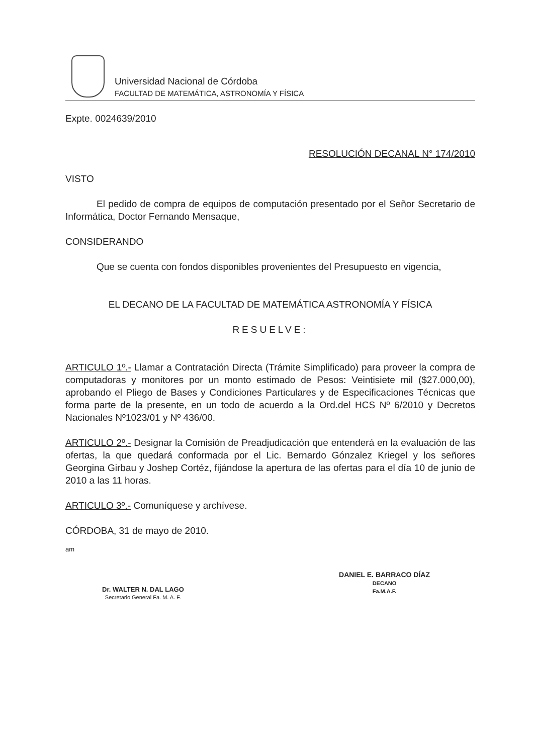Universidad Nacional de Córdoba
FACULTAD DE MATEMÁTICA, ASTRONOMÍA Y FÍSICA
Expte. 0024639/2010
RESOLUCIÓN DECANAL N° 174/2010
VISTO
El pedido de compra de equipos de computación presentado por el Señor Secretario de Informática, Doctor Fernando Mensaque,
CONSIDERANDO
Que se cuenta con fondos disponibles provenientes del Presupuesto en vigencia,
EL DECANO DE LA FACULTAD DE MATEMÁTICA ASTRONOMÍA Y FÍSICA
RESUELVE:
ARTICULO 1º.- Llamar a Contratación Directa (Trámite Simplificado) para proveer la compra de computadoras y monitores por un monto estimado de Pesos: Veintisiete mil ($27.000,00), aprobando el Pliego de Bases y Condiciones Particulares y de Especificaciones Técnicas que forma parte de la presente, en un todo de acuerdo a la Ord.del HCS Nº 6/2010 y Decretos Nacionales Nº1023/01 y Nº 436/00.
ARTICULO 2º.- Designar la Comisión de Preadjudicación que entenderá en la evaluación de las ofertas, la que quedará conformada por el Lic. Bernardo Gónzalez Kriegel y los señores Georgina Girbau y Joshep Cortéz, fijándose la apertura de las ofertas para el día 10 de junio de 2010 a las 11 horas.
ARTICULO 3º.- Comuníquese y archívese.
CÓRDOBA, 31 de mayo de 2010.
am
Dr. WALTER N. DAL LAGO
Secretario General Fa. M. A. F.
DANIEL E. BARRACO DÍAZ
DECANO
Fa.M.A.F.